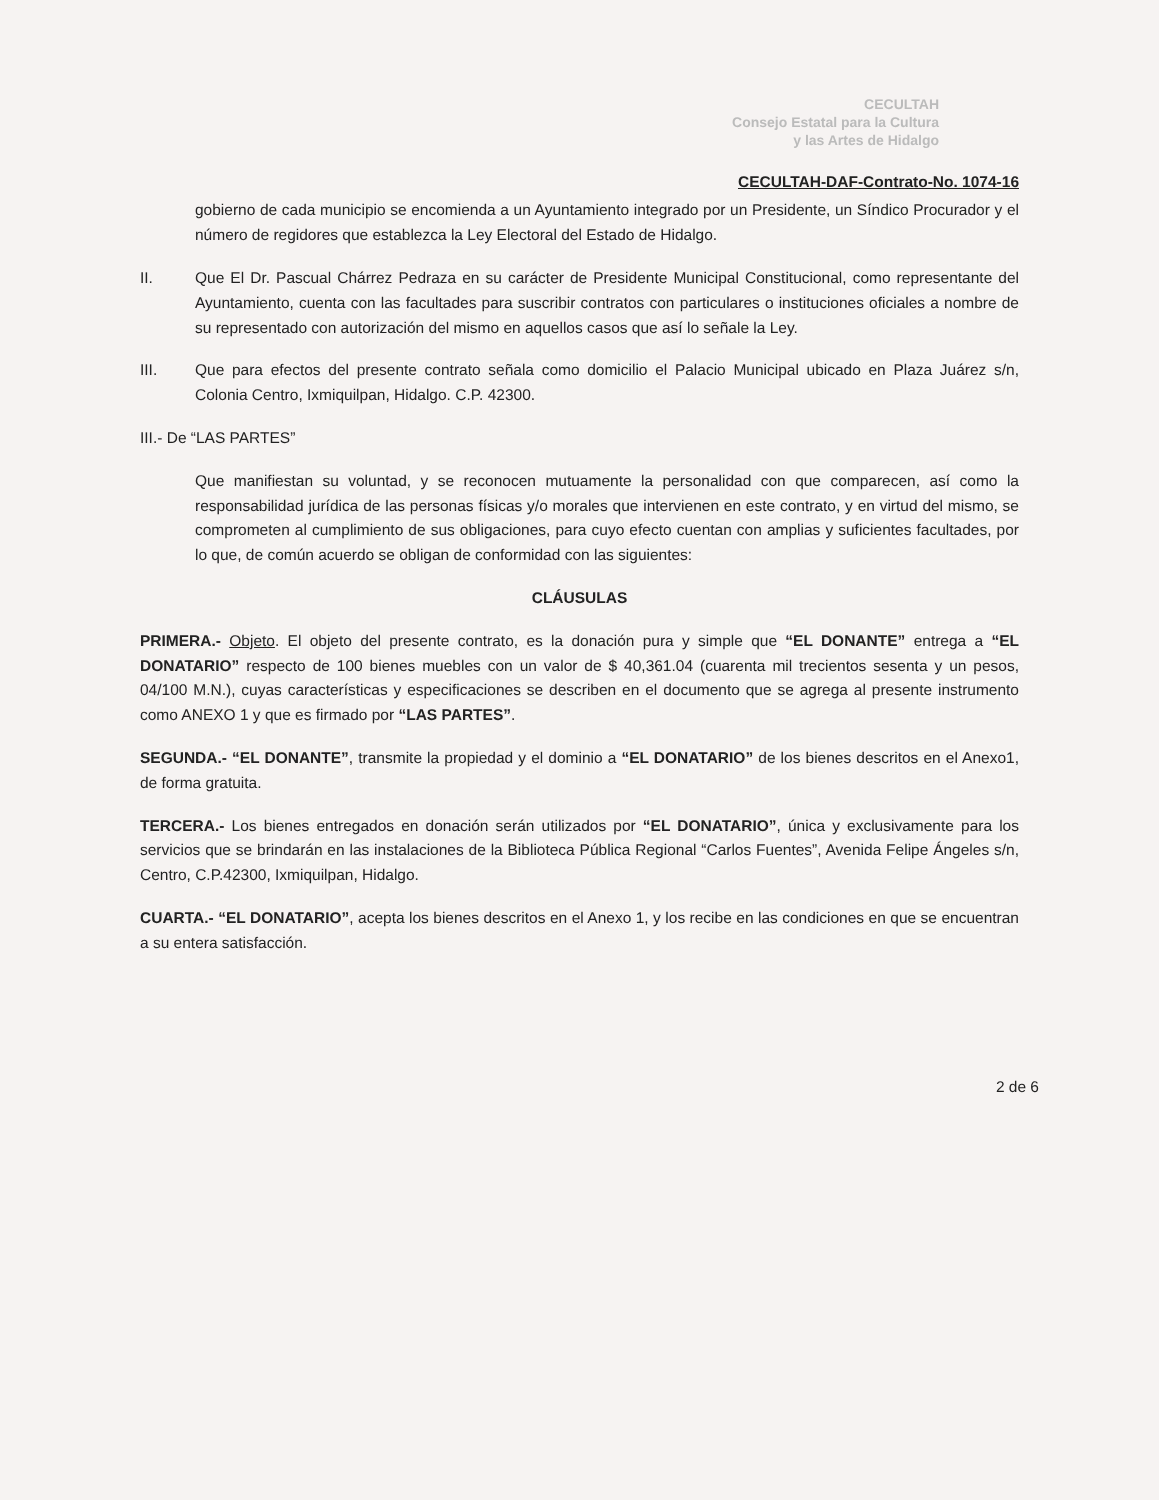CECULTAH
Consejo Estatal para la Cultura
y las Artes de Hidalgo
CECULTAH-DAF-Contrato-No. 1074-16
gobierno de cada municipio se encomienda a un Ayuntamiento integrado por un Presidente, un Síndico Procurador y el número de regidores que establezca la Ley Electoral del Estado de Hidalgo.
II.
Que El Dr. Pascual Chárrez Pedraza en su carácter de Presidente Municipal Constitucional, como representante del Ayuntamiento, cuenta con las facultades para suscribir contratos con particulares o instituciones oficiales a nombre de su representado con autorización del mismo en aquellos casos que así lo señale la Ley.
III.
Que para efectos del presente contrato señala como domicilio el Palacio Municipal ubicado en Plaza Juárez s/n, Colonia Centro, Ixmiquilpan, Hidalgo. C.P. 42300.
III.- De “LAS PARTES”
Que manifiestan su voluntad, y se reconocen mutuamente la personalidad con que comparecen, así como la responsabilidad jurídica de las personas físicas y/o morales que intervienen en este contrato, y en virtud del mismo, se comprometen al cumplimiento de sus obligaciones, para cuyo efecto cuentan con amplias y suficientes facultades, por lo que, de común acuerdo se obligan de conformidad con las siguientes:
CLÁUSULAS
PRIMERA.- Objeto. El objeto del presente contrato, es la donación pura y simple que “EL DONANTE” entrega a “EL DONATARIO” respecto de 100 bienes muebles con un valor de $ 40,361.04 (cuarenta mil trecientos sesenta y un pesos, 04/100 M.N.), cuyas características y especificaciones se describen en el documento que se agrega al presente instrumento como ANEXO 1 y que es firmado por “LAS PARTES”.
SEGUNDA.- “EL DONANTE”, transmite la propiedad y el dominio a “EL DONATARIO” de los bienes descritos en el Anexo1, de forma gratuita.
TERCERA.- Los bienes entregados en donación serán utilizados por “EL DONATARIO”, única y exclusivamente para los servicios que se brindarán en las instalaciones de la Biblioteca Pública Regional “Carlos Fuentes”, Avenida Felipe Ángeles s/n, Centro, C.P.42300, Ixmiquilpan, Hidalgo.
CUARTA.- “EL DONATARIO”, acepta los bienes descritos en el Anexo 1, y los recibe en las condiciones en que se encuentran a su entera satisfacción.
2 de 6